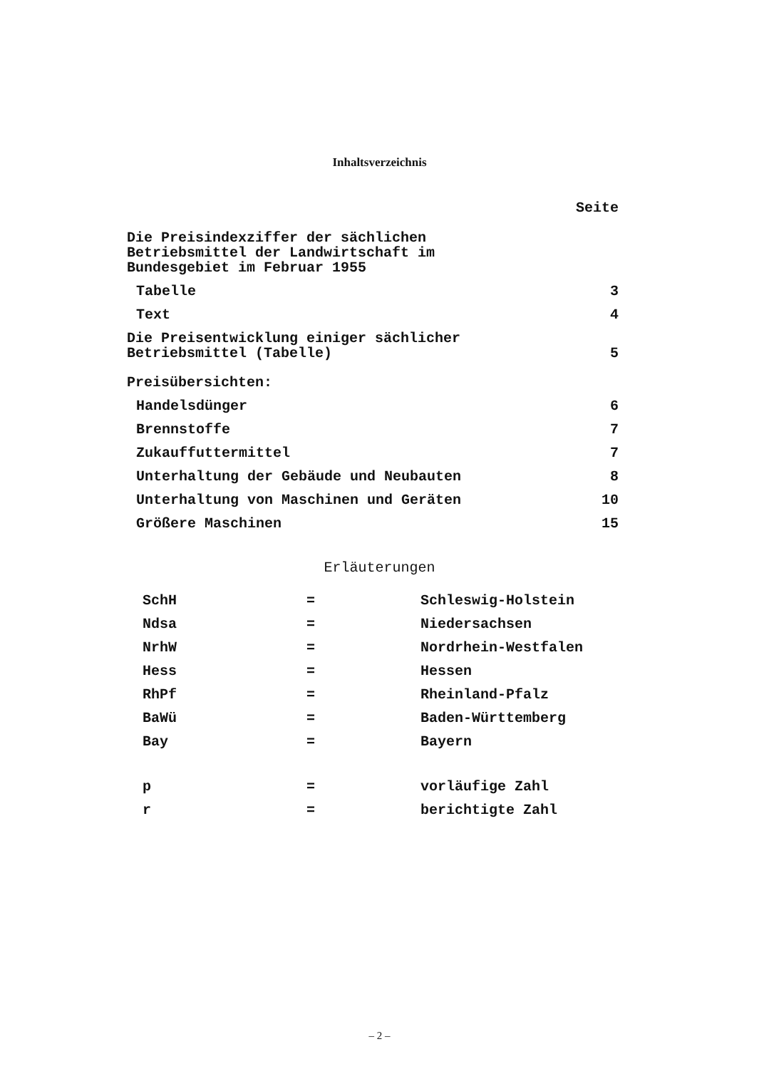Inhaltsverzeichnis
Seite
Die Preisindexziffer der sächlichen
Betriebsmittel der Landwirtschaft im
Bundesgebiet im Februar 1955
Tabelle 3
Text 4
Die Preisentwicklung einiger sächlicher
Betriebsmittel (Tabelle)
5
Preisübersichten:
Handelsdünger 6
Brennstoffe 7
Zukauffuttermittel 7
Unterhaltung der Gebäude und Neubauten 8
Unterhaltung von Maschinen und Geräten 10
Größere Maschinen 15
Erläuterungen
| SchH | = | Schleswig-Holstein |
| Ndsa | = | Niedersachsen |
| NrhW | = | Nordrhein-Westfalen |
| Hess | = | Hessen |
| RhPf | = | Rheinland-Pfalz |
| BaWü | = | Baden-Württemberg |
| Bay | = | Bayern |
| p | = | vorläufige Zahl |
| r | = | berichtigte Zahl |
– 2 –